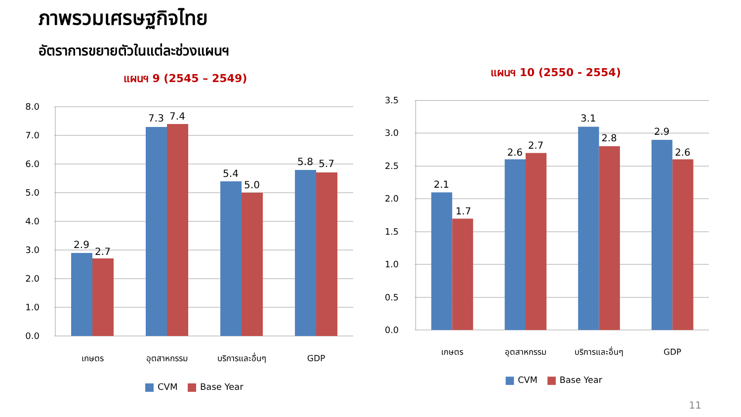ภาพรวมเศรษฐกิจไทย
อัตราการขยายตัวในแต่ละช่วงแผนฯ
แผนฯ 9 (2545 – 2549)
8.0
7.0
6.0
5.0
4.0
3.0
2.0
1.0
0.0
2.9
2.7
7.3
7.4
5.4
5.0
5.8
5.7
เกษตร
อุตสาหกรรม
บริการและอื่นๆ
GDP
CVM
Base Year
แผนฯ 10 (2550 - 2554)
3.5
3.0
2.5
2.0
1.5
1.0
0.5
0.0
2.1
1.7
2.6
2.7
3.1
2.8
2.9
2.6
เกษตร
อุตสาหกรรม
บริการและอื่นๆ
GDP
CVM
Base Year
11